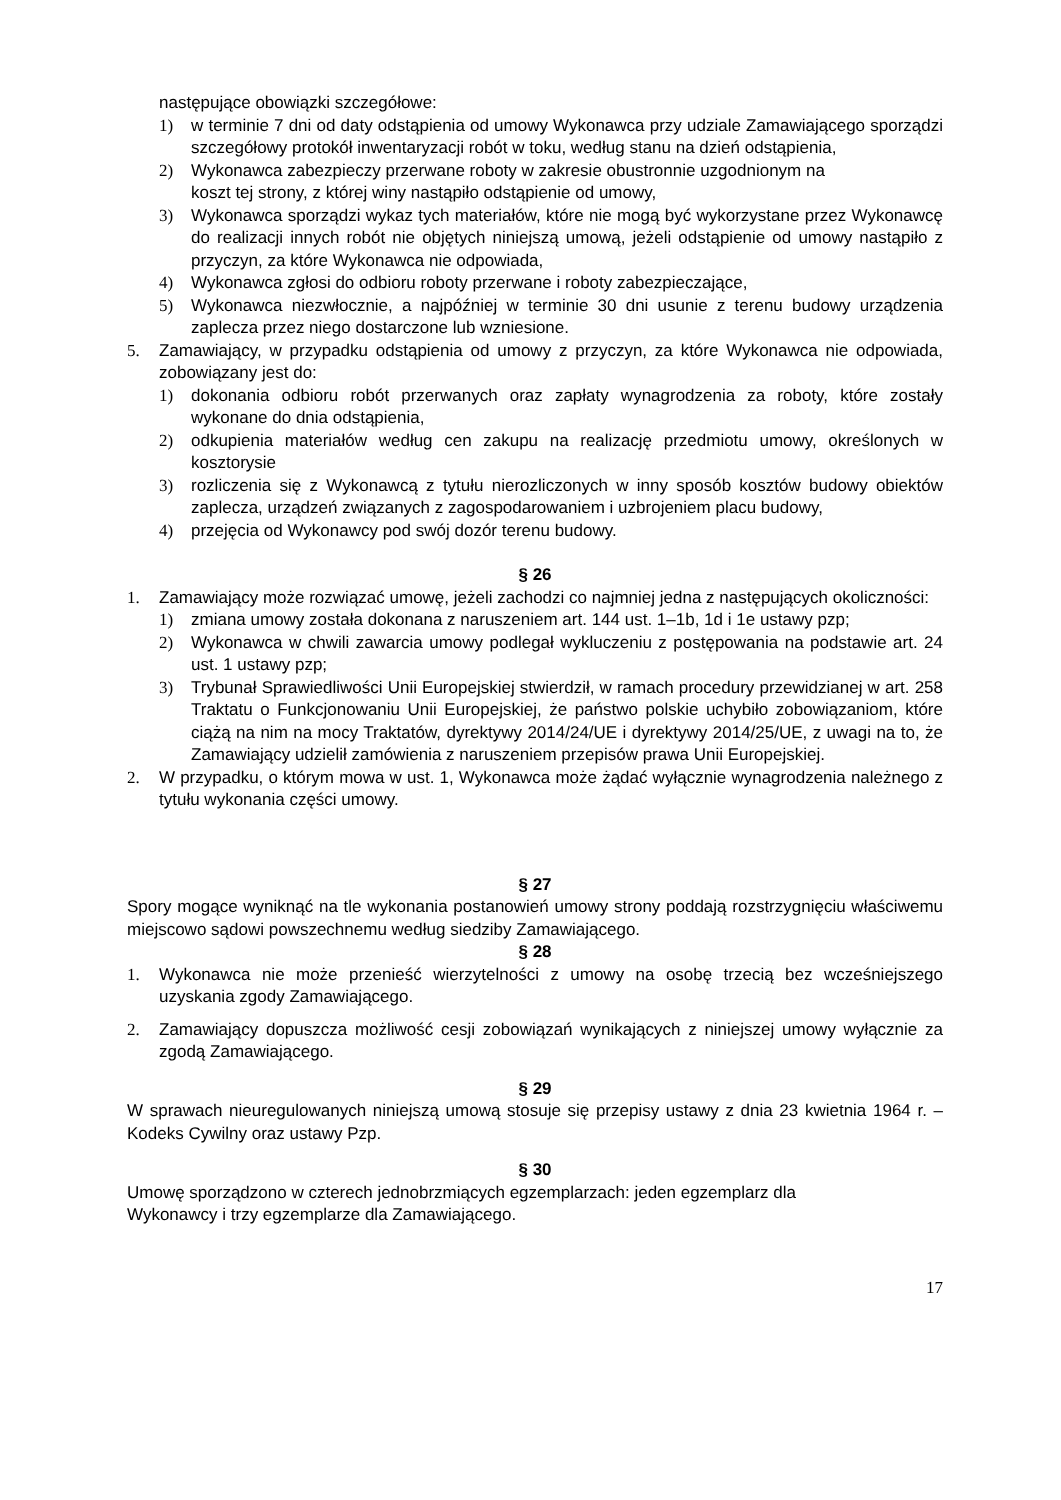następujące obowiązki szczegółowe:
1) w terminie 7 dni od daty odstąpienia od umowy Wykonawca przy udziale Zamawiającego sporządzi szczegółowy protokół inwentaryzacji robót w toku, według stanu na dzień odstąpienia,
2) Wykonawca zabezpieczy przerwane roboty w zakresie obustronnie uzgodnionym na
koszt tej strony, z której winy nastąpiło odstąpienie od umowy,
3) Wykonawca sporządzi wykaz tych materiałów, które nie mogą być wykorzystane przez Wykonawcę do realizacji innych robót nie objętych niniejszą umową, jeżeli odstąpienie od umowy nastąpiło z przyczyn, za które Wykonawca nie odpowiada,
4) Wykonawca zgłosi do odbioru roboty przerwane i roboty zabezpieczające,
5) Wykonawca niezwłocznie, a najpóźniej w terminie 30 dni usunie z terenu budowy urządzenia zaplecza przez niego dostarczone lub wzniesione.
5. Zamawiający, w przypadku odstąpienia od umowy z przyczyn, za które Wykonawca nie odpowiada, zobowiązany jest do:
1) dokonania odbioru robót przerwanych oraz zapłaty wynagrodzenia za roboty, które zostały wykonane do dnia odstąpienia,
2) odkupienia materiałów według cen zakupu na realizację przedmiotu umowy, określonych w kosztorysie
3) rozliczenia się z Wykonawcą z tytułu nierozliczonych w inny sposób kosztów budowy obiektów zaplecza, urządzeń związanych z zagospodarowaniem i uzbrojeniem placu budowy,
4) przejęcia od Wykonawcy pod swój dozór terenu budowy.
§ 26
1. Zamawiający może rozwiązać umowę, jeżeli zachodzi co najmniej jedna z następujących okoliczności:
1) zmiana umowy została dokonana z naruszeniem art. 144 ust. 1–1b, 1d i 1e ustawy pzp;
2) Wykonawca w chwili zawarcia umowy podlegał wykluczeniu z postępowania na podstawie art. 24 ust. 1 ustawy pzp;
3) Trybunał Sprawiedliwości Unii Europejskiej stwierdził, w ramach procedury przewidzianej w art. 258 Traktatu o Funkcjonowaniu Unii Europejskiej, że państwo polskie uchybiło zobowiązaniom, które ciążą na nim na mocy Traktatów, dyrektywy 2014/24/UE i dyrektywy 2014/25/UE, z uwagi na to, że Zamawiający udzielił zamówienia z naruszeniem przepisów prawa Unii Europejskiej.
2. W przypadku, o którym mowa w ust. 1, Wykonawca może żądać wyłącznie wynagrodzenia należnego z tytułu wykonania części umowy.
§ 27
Spory mogące wyniknąć na tle wykonania postanowień umowy strony poddają rozstrzygnięciu właściwemu miejscowo sądowi powszechnemu według siedziby Zamawiającego.
§ 28
1. Wykonawca nie może przenieść wierzytelności z umowy na osobę trzecią bez wcześniejszego uzyskania zgody Zamawiającego.
2. Zamawiający dopuszcza możliwość cesji zobowiązań wynikających z niniejszej umowy wyłącznie za zgodą Zamawiającego.
§ 29
W sprawach nieuregulowanych niniejszą umową stosuje się przepisy ustawy z dnia 23 kwietnia 1964 r. – Kodeks Cywilny oraz ustawy Pzp.
§ 30
Umowę sporządzono w czterech jednobrzmiących egzemplarzach: jeden egzemplarz dla
Wykonawcy i trzy egzemplarze dla Zamawiającego.
17